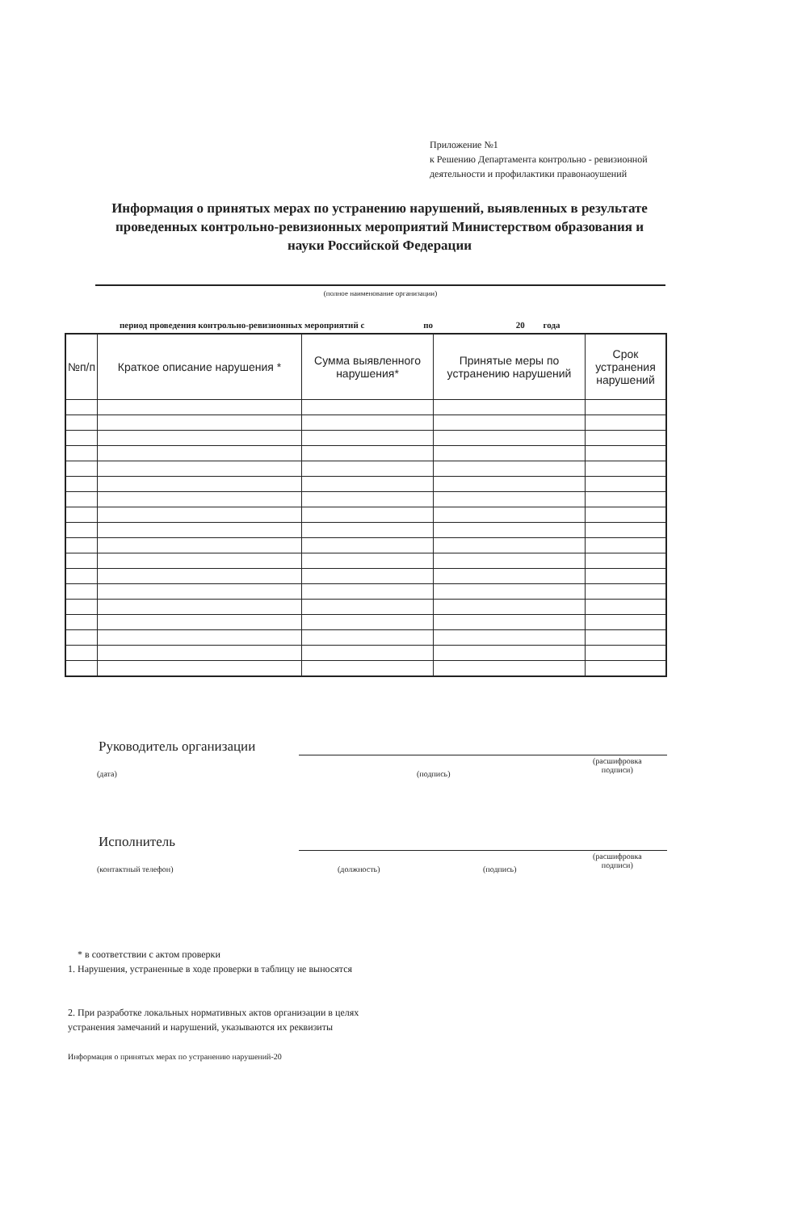Приложение №1
к Решению Департамента контрольно - ревизионной деятельности и профилактики правонаоушений
Информация о принятых мерах по устранению нарушений, выявленных в результате проведенных контрольно-ревизионных мероприятий Министерством образования и науки Российской Федерации
(полное наименование организации)
период проведения контрольно-ревизионных мероприятий с по 20 года
| №п/п | Краткое описание нарушения * | Сумма выявленного нарушения* | Принятые меры по устранению нарушений | Срок устранения нарушений |
| --- | --- | --- | --- | --- |
Руководитель организации
(дата) (подпись)
(расшифровка
подписи)
Исполнитель
(контактный телефон) (должность) (подпись)
(расшифровка
подписи)
* в соответствии с актом проверки
1. Нарушения, устраненные в ходе проверки в таблицу не выносятся
2. При разработке локальных нормативных актов организации в целях
устранения замечаний и нарушений, указываются их реквизиты
Информация о принятых мерах по устранению нарушений-20